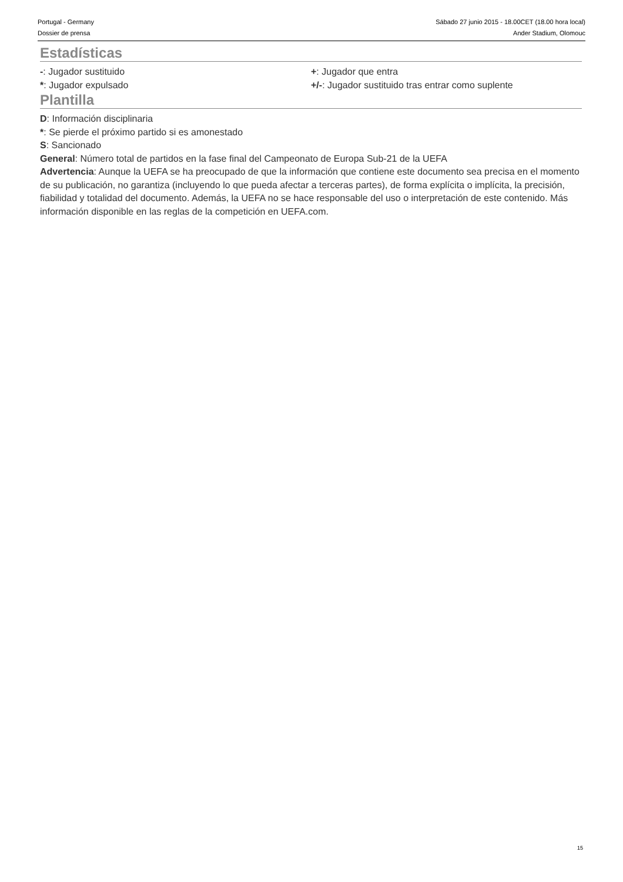Portugal - Germany
Dossier de prensa
Sábado 27 junio 2015 - 18.00CET (18.00 hora local)
Ander Stadium, Olomouc
Estadísticas
-: Jugador sustituido
*: Jugador expulsado
+: Jugador que entra
+/-: Jugador sustituido tras entrar como suplente
Plantilla
D: Información disciplinaria
*: Se pierde el próximo partido si es amonestado
S: Sancionado
General: Número total de partidos en la fase final del Campeonato de Europa Sub-21 de la UEFA
Advertencia: Aunque la UEFA se ha preocupado de que la información que contiene este documento sea precisa en el momento de su publicación, no garantiza (incluyendo lo que pueda afectar a terceras partes), de forma explícita o implícita, la precisión, fiabilidad y totalidad del documento. Además, la UEFA no se hace responsable del uso o interpretación de este contenido. Más información disponible en las reglas de la competición en UEFA.com.
15